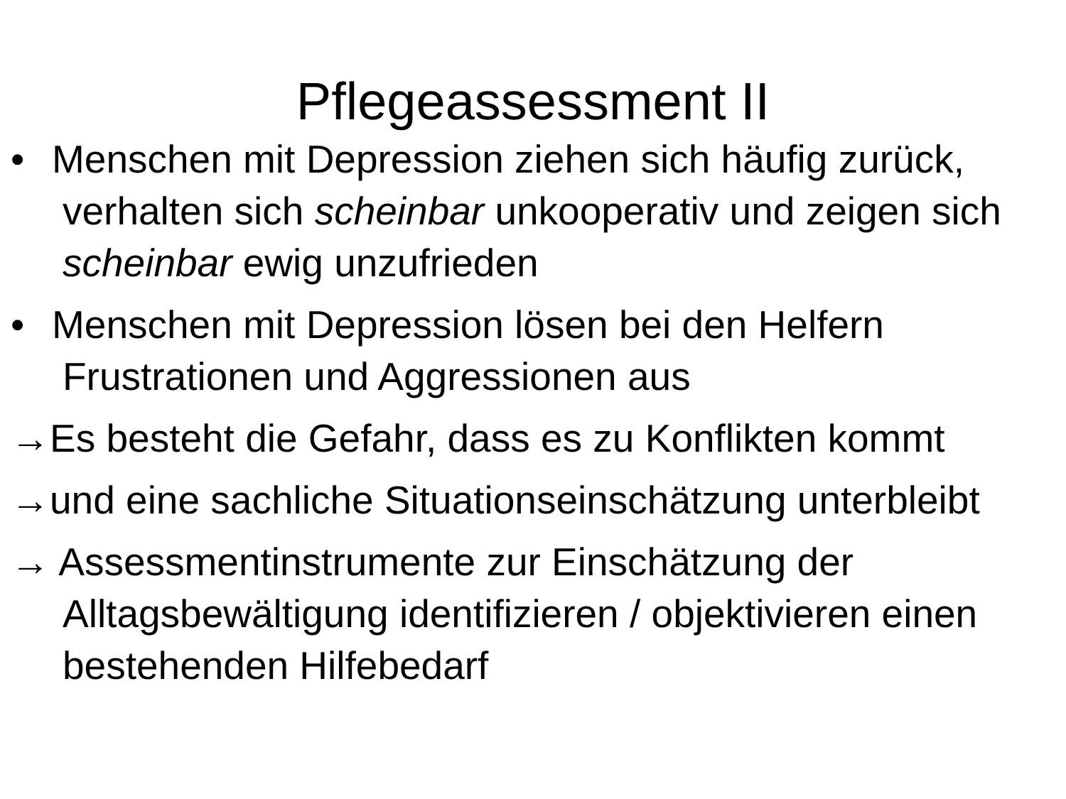Pflegeassessment II
• Menschen mit Depression ziehen sich häufig zurück, verhalten sich scheinbar unkooperativ und zeigen sich scheinbar ewig unzufrieden
• Menschen mit Depression lösen bei den Helfern Frustrationen und Aggressionen aus
→Es besteht die Gefahr, dass es zu Konflikten kommt
→und eine sachliche Situationseinschätzung unterbleibt
→ Assessmentinstrumente zur Einschätzung der Alltagsbewältigung identifizieren / objektivieren einen bestehenden Hilfebedarf